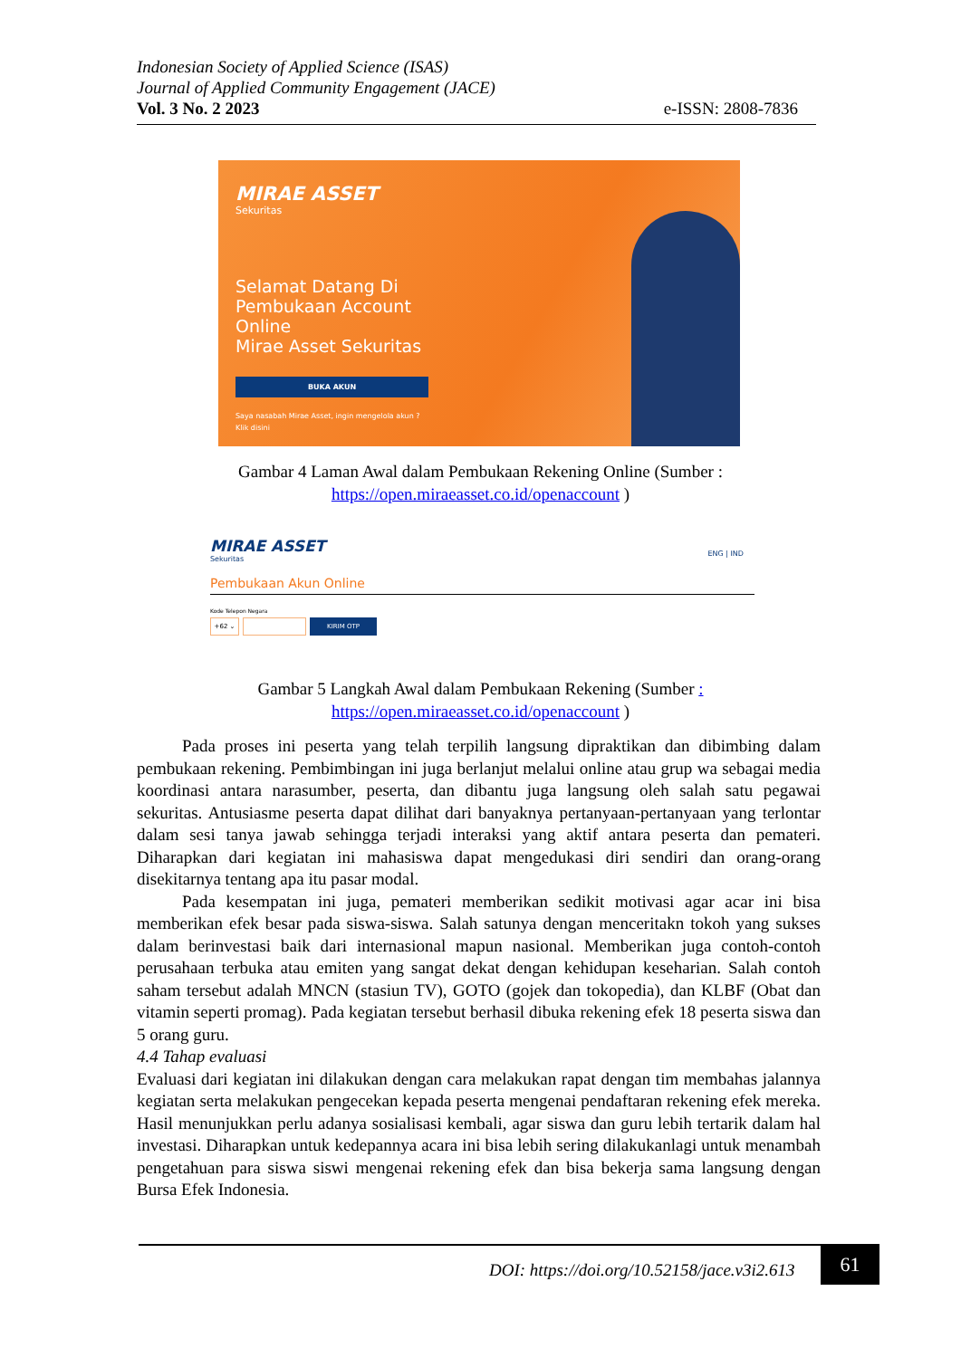Indonesian Society of Applied Science (ISAS)
Journal of Applied Community Engagement (JACE)
Vol. 3 No. 2 2023 e-ISSN: 2808-7836
MIRAE ASSET
Sekuritas
Selamat Datang Di
Pembukaan Account
Online
Mirae Asset Sekuritas
BUKA AKUN
Saya nasabah Mirae Asset, ingin mengelola akun ?
Klik disini
Gambar 4 Laman Awal dalam Pembukaan Rekening Online (Sumber :
https://open.miraeasset.co.id/openaccount )
MIRAE ASSET
Sekuritas
ENG | IND
Pembukaan Akun Online
Kode Telepon Negara
+62 ⌄ KIRIM OTP
Gambar 5 Langkah Awal dalam Pembukaan Rekening (Sumber :
https://open.miraeasset.co.id/openaccount )
Pada proses ini peserta yang telah terpilih langsung dipraktikan dan dibimbing dalam pembukaan rekening. Pembimbingan ini juga berlanjut melalui online atau grup wa sebagai media koordinasi antara narasumber, peserta, dan dibantu juga langsung oleh salah satu pegawai sekuritas. Antusiasme peserta dapat dilihat dari banyaknya pertanyaan-pertanyaan yang terlontar dalam sesi tanya jawab sehingga terjadi interaksi yang aktif antara peserta dan pemateri. Diharapkan dari kegiatan ini mahasiswa dapat mengedukasi diri sendiri dan orang-orang disekitarnya tentang apa itu pasar modal.
Pada kesempatan ini juga, pemateri memberikan sedikit motivasi agar acar ini bisa memberikan efek besar pada siswa-siswa. Salah satunya dengan menceritakn tokoh yang sukses dalam berinvestasi baik dari internasional mapun nasional. Memberikan juga contoh-contoh perusahaan terbuka atau emiten yang sangat dekat dengan kehidupan keseharian. Salah contoh saham tersebut adalah MNCN (stasiun TV), GOTO (gojek dan tokopedia), dan KLBF (Obat dan vitamin seperti promag). Pada kegiatan tersebut berhasil dibuka rekening efek 18 peserta siswa dan 5 orang guru.
4.4 Tahap evaluasi
Evaluasi dari kegiatan ini dilakukan dengan cara melakukan rapat dengan tim membahas jalannya kegiatan serta melakukan pengecekan kepada peserta mengenai pendaftaran rekening efek mereka. Hasil menunjukkan perlu adanya sosialisasi kembali, agar siswa dan guru lebih tertarik dalam hal investasi. Diharapkan untuk kedepannya acara ini bisa lebih sering dilakukanlagi untuk menambah pengetahuan para siswa siswi mengenai rekening efek dan bisa bekerja sama langsung dengan Bursa Efek Indonesia.
DOI: https://doi.org/10.52158/jace.v3i2.613
61